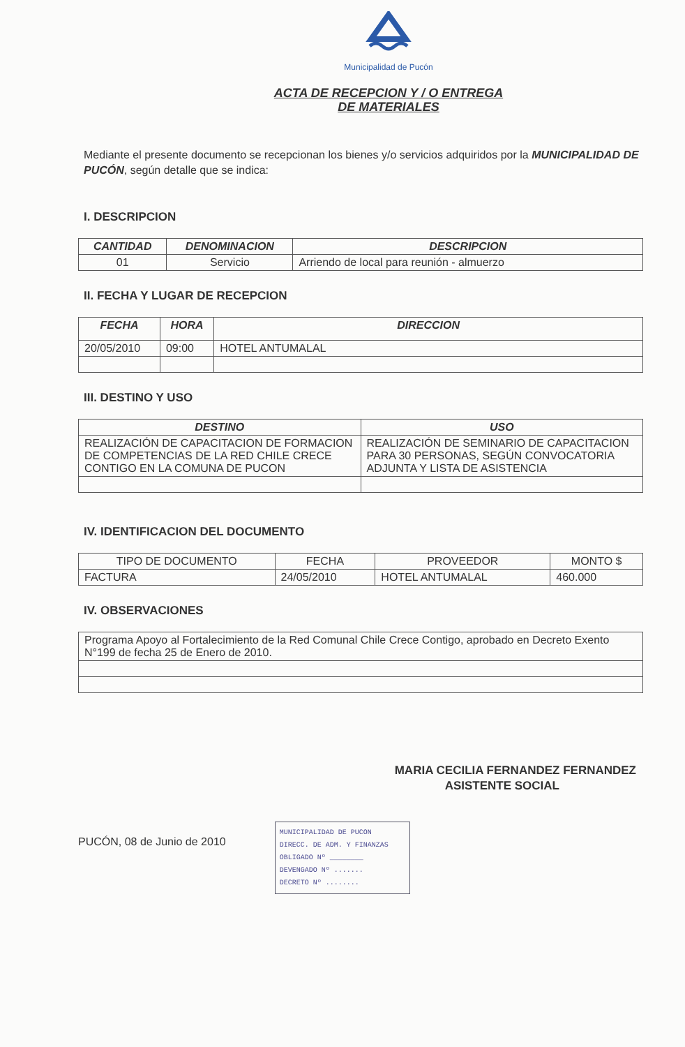Municipalidad de Pucón
ACTA DE RECEPCION Y / O ENTREGA
DE MATERIALES
Mediante el presente documento se recepcionan los bienes y/o servicios adquiridos por la MUNICIPALIDAD DE PUCÓN, según detalle que se indica:
I. DESCRIPCION
| CANTIDAD | DENOMINACION | DESCRIPCION |
| --- | --- | --- |
| 01 | Servicio | Arriendo de local para reunión - almuerzo |
II. FECHA Y LUGAR DE RECEPCION
| FECHA | HORA | DIRECCION |
| --- | --- | --- |
| 20/05/2010 | 09:00 | HOTEL ANTUMALAL |
III. DESTINO Y USO
| DESTINO | USO |
| --- | --- |
| REALIZACIÓN DE CAPACITACION DE FORMACION DE COMPETENCIAS DE LA RED CHILE CRECE CONTIGO EN LA COMUNA DE PUCON | REALIZACIÓN DE SEMINARIO DE CAPACITACION PARA 30 PERSONAS, SEGÚN CONVOCATORIA ADJUNTA Y LISTA DE ASISTENCIA |
IV. IDENTIFICACION DEL DOCUMENTO
| TIPO DE DOCUMENTO | FECHA | PROVEEDOR | MONTO $ |
| --- | --- | --- | --- |
| FACTURA | 24/05/2010 | HOTEL ANTUMALAL | 460.000 |
IV. OBSERVACIONES
| Programa Apoyo al Fortalecimiento de la Red Comunal Chile Crece Contigo, aprobado en Decreto Exento N°199 de fecha 25 de Enero de 2010. |
MARIA CECILIA FERNANDEZ FERNANDEZ
ASISTENTE SOCIAL
PUCÓN, 08 de Junio de 2010
MUNICIPALIDAD DE PUCON
DIRECC. DE ADM. Y FINANZAS
OBLIGADO Nº ________
DEVENGADO Nº .......
DECRETO Nº ........